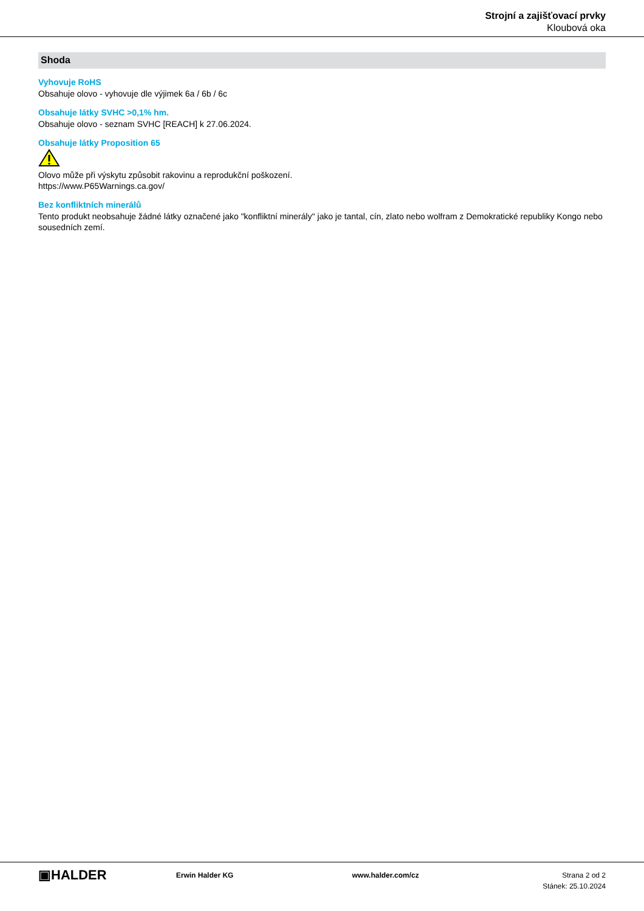Strojní a zajišťovací prvky
Kloubová oka
Shoda
Vyhovuje RoHS
Obsahuje olovo - vyhovuje dle výjimek 6a / 6b / 6c
Obsahuje látky SVHC >0,1% hm.
Obsahuje olovo - seznam SVHC [REACH] k 27.06.2024.
Obsahuje látky Proposition 65
Olovo může při výskytu způsobit rakovinu a reprodukční poškození.
https://www.P65Warnings.ca.gov/
Bez konfliktních minerálů
Tento produkt neobsahuje žádné látky označené jako "konfliktní minerály" jako je tantal, cín, zlato nebo wolfram z Demokratické republiky Kongo nebo sousedních zemí.
▣HALDER
Erwin Halder KG www.halder.com/cz Strana 2 od 2
Stánek: 25.10.2024